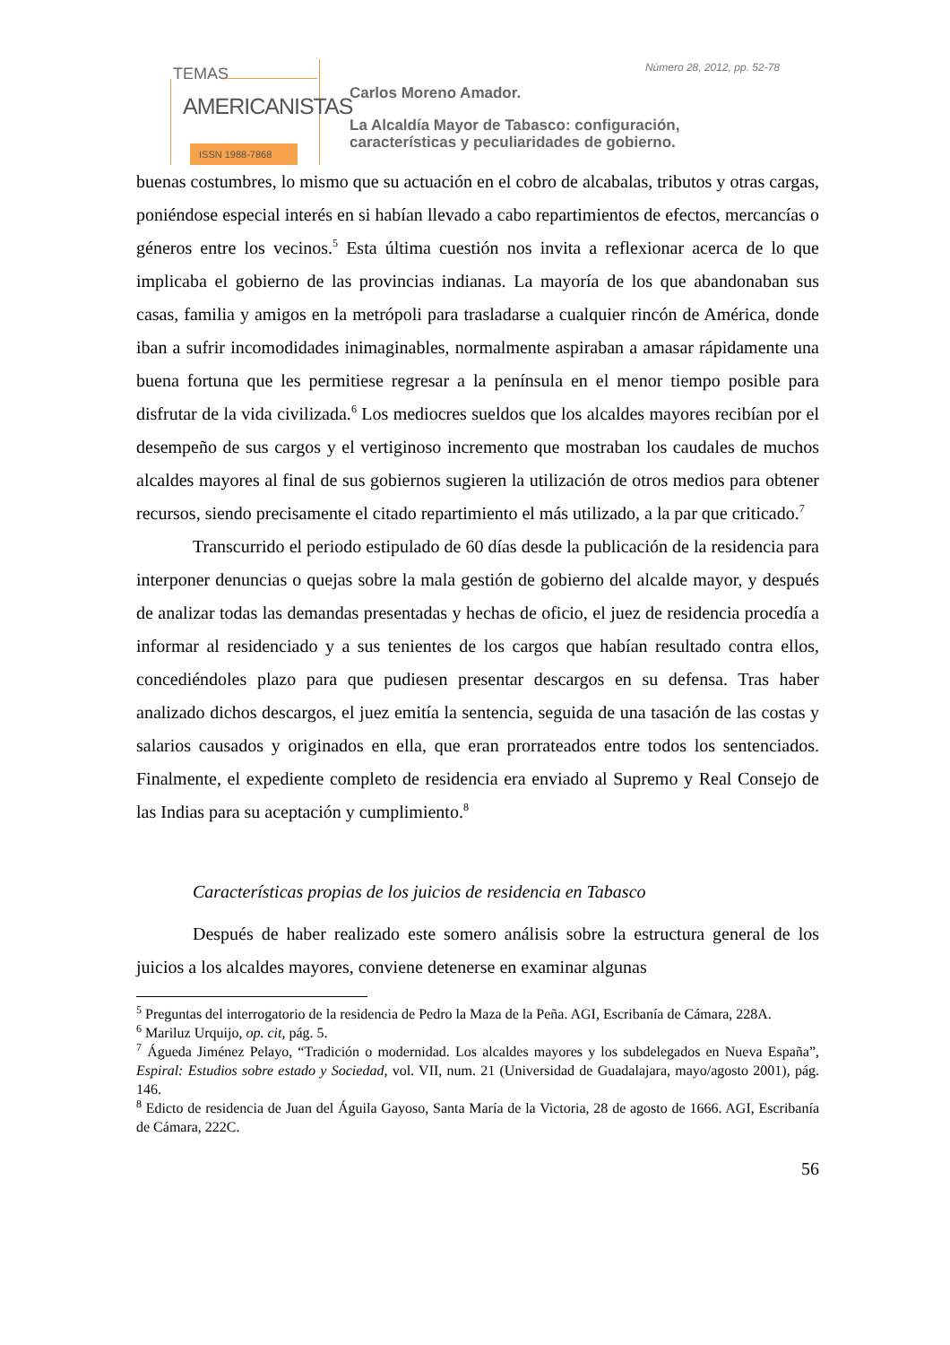TEMAS
AMERICANISTAS
ISSN 1988-7868
Número 28, 2012, pp. 52-78
Carlos Moreno Amador.
La Alcaldía Mayor de Tabasco: configuración,
características y peculiaridades de gobierno.
buenas costumbres, lo mismo que su actuación en el cobro de alcabalas, tributos y otras cargas, poniéndose especial interés en si habían llevado a cabo repartimientos de efectos, mercancías o géneros entre los vecinos.<sup>5</sup> Esta última cuestión nos invita a reflexionar acerca de lo que implicaba el gobierno de las provincias indianas. La mayoría de los que abandonaban sus casas, familia y amigos en la metrópoli para trasladarse a cualquier rincón de América, donde iban a sufrir incomodidades inimaginables, normalmente aspiraban a amasar rápidamente una buena fortuna que les permitiese regresar a la península en el menor tiempo posible para disfrutar de la vida civilizada.<sup>6</sup> Los mediocres sueldos que los alcaldes mayores recibían por el desempeño de sus cargos y el vertiginoso incremento que mostraban los caudales de muchos alcaldes mayores al final de sus gobiernos sugieren la utilización de otros medios para obtener recursos, siendo precisamente el citado repartimiento el más utilizado, a la par que criticado.<sup>7</sup>
Transcurrido el periodo estipulado de 60 días desde la publicación de la residencia para interponer denuncias o quejas sobre la mala gestión de gobierno del alcalde mayor, y después de analizar todas las demandas presentadas y hechas de oficio, el juez de residencia procedía a informar al residenciado y a sus tenientes de los cargos que habían resultado contra ellos, concediéndoles plazo para que pudiesen presentar descargos en su defensa. Tras haber analizado dichos descargos, el juez emitía la sentencia, seguida de una tasación de las costas y salarios causados y originados en ella, que eran prorrateados entre todos los sentenciados. Finalmente, el expediente completo de residencia era enviado al Supremo y Real Consejo de las Indias para su aceptación y cumplimiento.<sup>8</sup>
Características propias de los juicios de residencia en Tabasco
Después de haber realizado este somero análisis sobre la estructura general de los juicios a los alcaldes mayores, conviene detenerse en examinar algunas
<sup>5</sup> Preguntas del interrogatorio de la residencia de Pedro la Maza de la Peña. AGI, Escribanía de Cámara, 228A.
<sup>6</sup> Mariluz Urquijo, op. cit, pág. 5.
<sup>7</sup> Águeda Jiménez Pelayo, “Tradición o modernidad. Los alcaldes mayores y los subdelegados en Nueva España”, Espiral: Estudios sobre estado y Sociedad, vol. VII, num. 21 (Universidad de Guadalajara, mayo/agosto 2001), pág. 146.
<sup>8</sup> Edicto de residencia de Juan del Águila Gayoso, Santa María de la Victoria, 28 de agosto de 1666. AGI, Escribanía de Cámara, 222C.
56